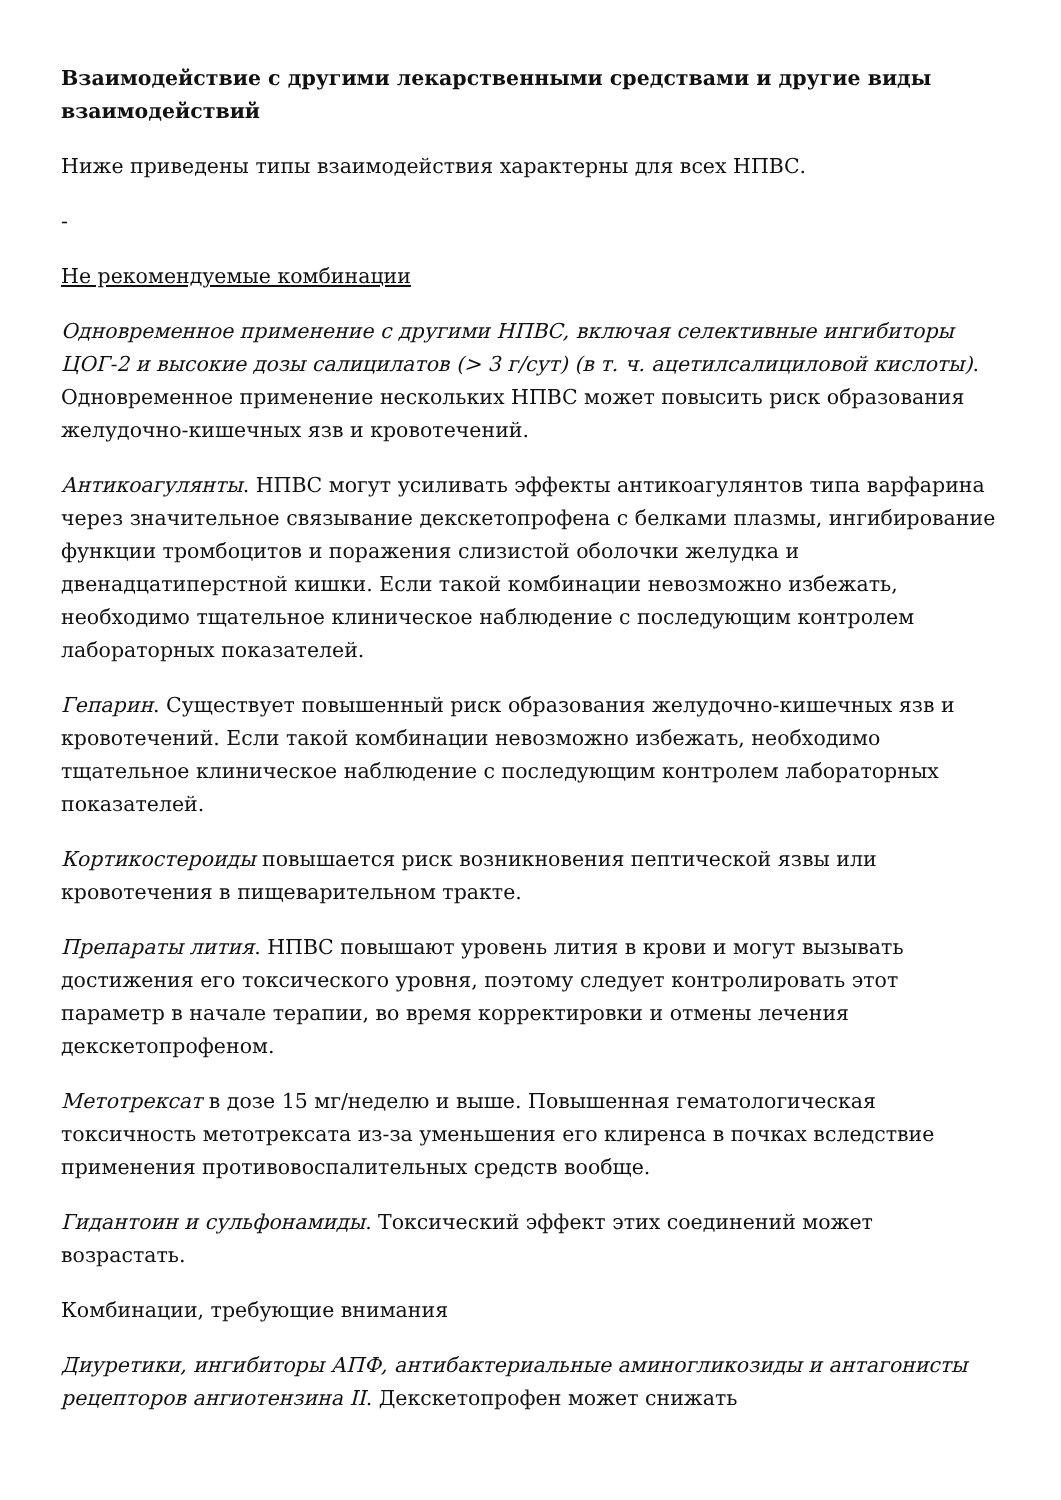Взаимодействие с другими лекарственными средствами и другие виды взаимодействий
Ниже приведены типы взаимодействия характерны для всех НПВС.
-
Не рекомендуемые комбинации
Одновременное применение с другими НПВС, включая селективные ингибиторы ЦОГ-2 и высокие дозы салицилатов (> 3 г/сут) (в т. ч. ацетилсалициловой кислоты). Одновременное применение нескольких НПВС может повысить риск образования желудочно-кишечных язв и кровотечений.
Антикоагулянты. НПВС могут усиливать эффекты антикоагулянтов типа варфарина через значительное связывание декскетопрофена с белками плазмы, ингибирование функции тромбоцитов и поражения слизистой оболочки желудка и двенадцатиперстной кишки. Если такой комбинации невозможно избежать, необходимо тщательное клиническое наблюдение с последующим контролем лабораторных показателей.
Гепарин. Существует повышенный риск образования желудочно-кишечных язв и кровотечений. Если такой комбинации невозможно избежать, необходимо тщательное клиническое наблюдение с последующим контролем лабораторных показателей.
Кортикостероиды повышается риск возникновения пептической язвы или кровотечения в пищеварительном тракте.
Препараты лития. НПВС повышают уровень лития в крови и могут вызывать достижения его токсического уровня, поэтому следует контролировать этот параметр в начале терапии, во время корректировки и отмены лечения декскетопрофеном.
Метотрексат в дозе 15 мг/неделю и выше. Повышенная гематологическая токсичность метотрексата из-за уменьшения его клиренса в почках вследствие применения противовоспалительных средств вообще.
Гидантоин и сульфонамиды. Токсический эффект этих соединений может возрастать.
Комбинации, требующие внимания
Диуретики, ингибиторы АПФ, антибактериальные аминогликозиды и антагонисты рецепторов ангиотензина II. Декскетопрофен может снижать